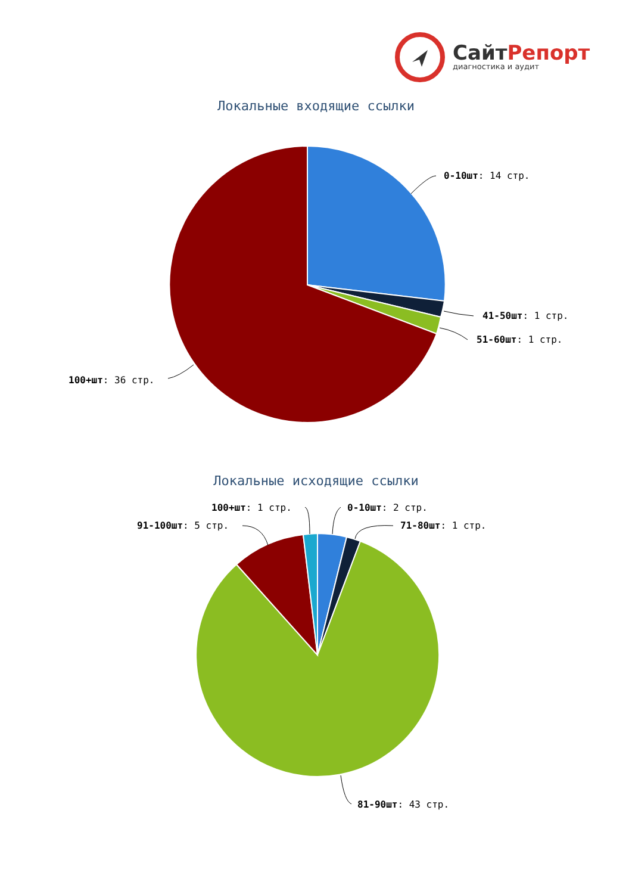СайтРепорт
диагностика и аудит
Локальные входящие ссылки
0-10шт: 14 стр.
41-50шт: 1 стр.
51-60шт: 1 стр.
100+шт: 36 стр.
Локальные исходящие ссылки
0-10шт: 2 стр.
71-80шт: 1 стр.
100+шт: 1 стр.
91-100шт: 5 стр.
81-90шт: 43 стр.